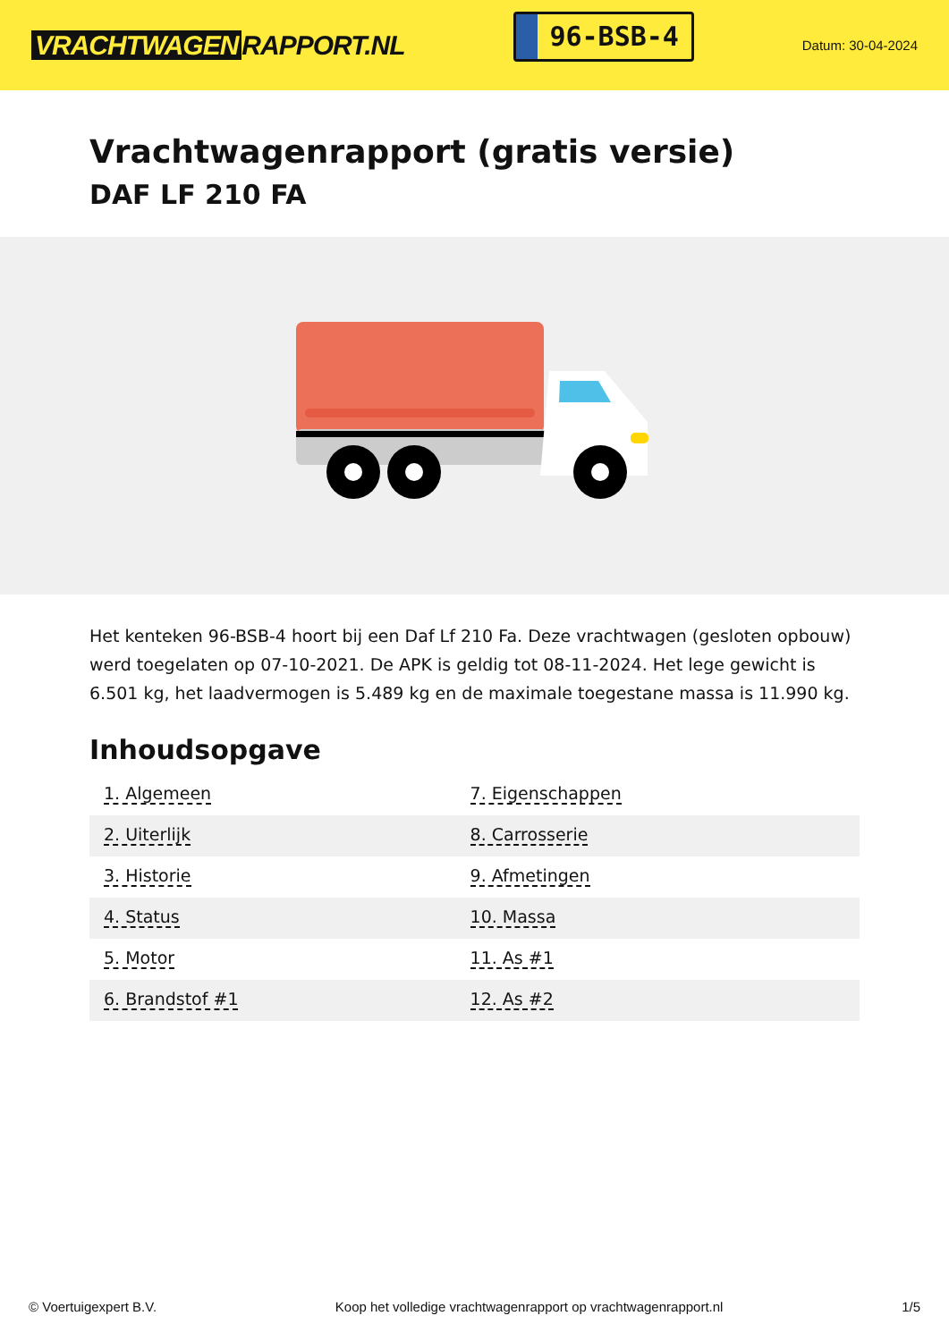VRACHTWAGEN RAPPORT.NL
96-BSB-4
Datum: 30-04-2024
Vrachtwagenrapport (gratis versie)
DAF LF 210 FA
Het kenteken 96-BSB-4 hoort bij een Daf Lf 210 Fa. Deze vrachtwagen (gesloten opbouw) werd toegelaten op 07-10-2021. De APK is geldig tot 08-11-2024. Het lege gewicht is 6.501 kg, het laadvermogen is 5.489 kg en de maximale toegestane massa is 11.990 kg.
Inhoudsopgave
| 1. Algemeen | 7. Eigenschappen |
| 2. Uiterlijk | 8. Carrosserie |
| 3. Historie | 9. Afmetingen |
| 4. Status | 10. Massa |
| 5. Motor | 11. As #1 |
| 6. Brandstof #1 | 12. As #2 |
© Voertuigexpert B.V. Koop het volledige vrachtwagenrapport op vrachtwagenrapport.nl 1/5